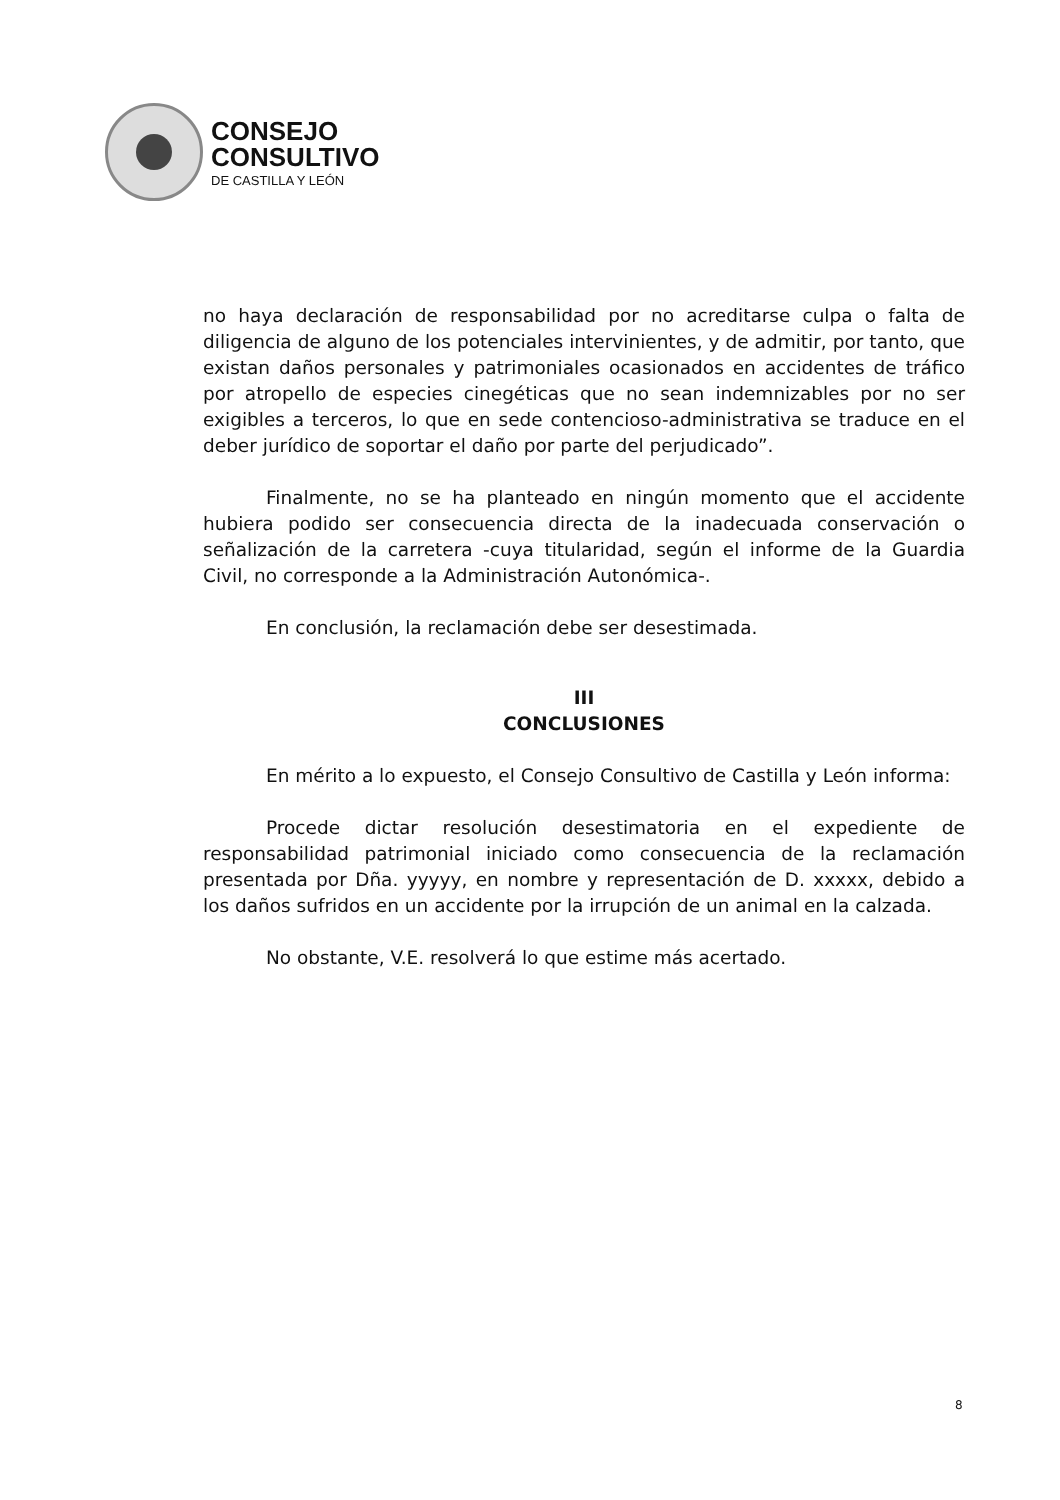CONSEJO
CONSULTIVO
DE CASTILLA Y LEÓN
no haya declaración de responsabilidad por no acreditarse culpa o falta de diligencia de alguno de los potenciales intervinientes, y de admitir, por tanto, que existan daños personales y patrimoniales ocasionados en accidentes de tráfico por atropello de especies cinegéticas que no sean indemnizables por no ser exigibles a terceros, lo que en sede contencioso-administrativa se traduce en el deber jurídico de soportar el daño por parte del perjudicado”.
Finalmente, no se ha planteado en ningún momento que el accidente hubiera podido ser consecuencia directa de la inadecuada conservación o señalización de la carretera -cuya titularidad, según el informe de la Guardia Civil, no corresponde a la Administración Autonómica-.
En conclusión, la reclamación debe ser desestimada.
III
CONCLUSIONES
En mérito a lo expuesto, el Consejo Consultivo de Castilla y León informa:
Procede dictar resolución desestimatoria en el expediente de responsabilidad patrimonial iniciado como consecuencia de la reclamación presentada por Dña. yyyyy, en nombre y representación de D. xxxxx, debido a los daños sufridos en un accidente por la irrupción de un animal en la calzada.
No obstante, V.E. resolverá lo que estime más acertado.
8